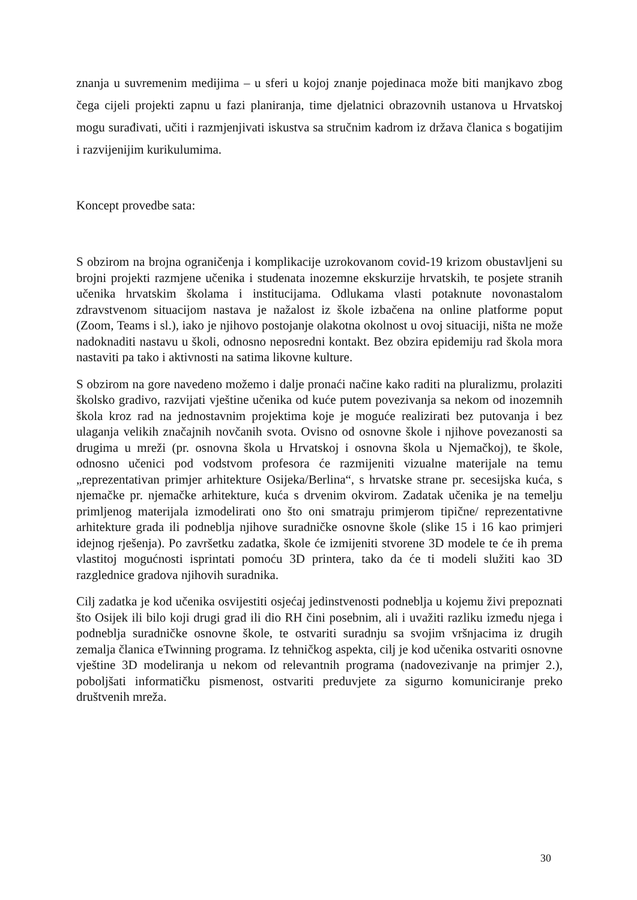znanja u suvremenim medijima – u sferi u kojoj znanje pojedinaca može biti manjkavo zbog čega cijeli projekti zapnu u fazi planiranja, time djelatnici obrazovnih ustanova u Hrvatskoj mogu surađivati, učiti i razmjenjivati iskustva sa stručnim kadrom iz država članica s bogatijim i razvijenijim kurikulumima.
Koncept provedbe sata:
S obzirom na brojna ograničenja i komplikacije uzrokovanom covid-19 krizom obustavljeni su brojni projekti razmjene učenika i studenata inozemne ekskurzije hrvatskih, te posjete stranih učenika hrvatskim školama i institucijama. Odlukama vlasti potaknute novonastalom zdravstvenom situacijom nastava je nažalost iz škole izbačena na online platforme poput (Zoom, Teams i sl.), iako je njihovo postojanje olakotna okolnost u ovoj situaciji, ništa ne može nadoknaditi nastavu u školi, odnosno neposredni kontakt. Bez obzira epidemiju rad škola mora nastaviti pa tako i aktivnosti na satima likovne kulture.
S obzirom na gore navedeno možemo i dalje pronaći načine kako raditi na pluralizmu, prolaziti školsko gradivo, razvijati vještine učenika od kuće putem povezivanja sa nekom od inozemnih škola kroz rad na jednostavnim projektima koje je moguće realizirati bez putovanja i bez ulaganja velikih značajnih novčanih svota. Ovisno od osnovne škole i njihove povezanosti sa drugima u mreži (pr. osnovna škola u Hrvatskoj i osnovna škola u Njemačkoj), te škole, odnosno učenici pod vodstvom profesora će razmijeniti vizualne materijale na temu „reprezentativan primjer arhitekture Osijeka/Berlina“, s hrvatske strane pr. secesijska kuća, s njemačke pr. njemačke arhitekture, kuća s drvenim okvirom. Zadatak učenika je na temelju primljenog materijala izmodelirati ono što oni smatraju primjerom tipične/ reprezentativne arhitekture grada ili podneblja njihove suradničke osnovne škole (slike 15 i 16 kao primjeri idejnog rješenja). Po završetku zadatka, škole će izmijeniti stvorene 3D modele te će ih prema vlastitoj mogućnosti isprintati pomoću 3D printera, tako da će ti modeli služiti kao 3D razglednice gradova njihovih suradnika.
Cilj zadatka je kod učenika osvijestiti osjećaj jedinstvenosti podneblja u kojemu živi prepoznati što Osijek ili bilo koji drugi grad ili dio RH čini posebnim, ali i uvažiti razliku između njega i podneblja suradničke osnovne škole, te ostvariti suradnju sa svojim vršnjacima iz drugih zemalja članica eTwinning programa. Iz tehničkog aspekta, cilj je kod učenika ostvariti osnovne vještine 3D modeliranja u nekom od relevantnih programa (nadovezivanje na primjer 2.), poboljšati informatičku pismenost, ostvariti preduvjete za sigurno komuniciranje preko društvenih mreža.
30